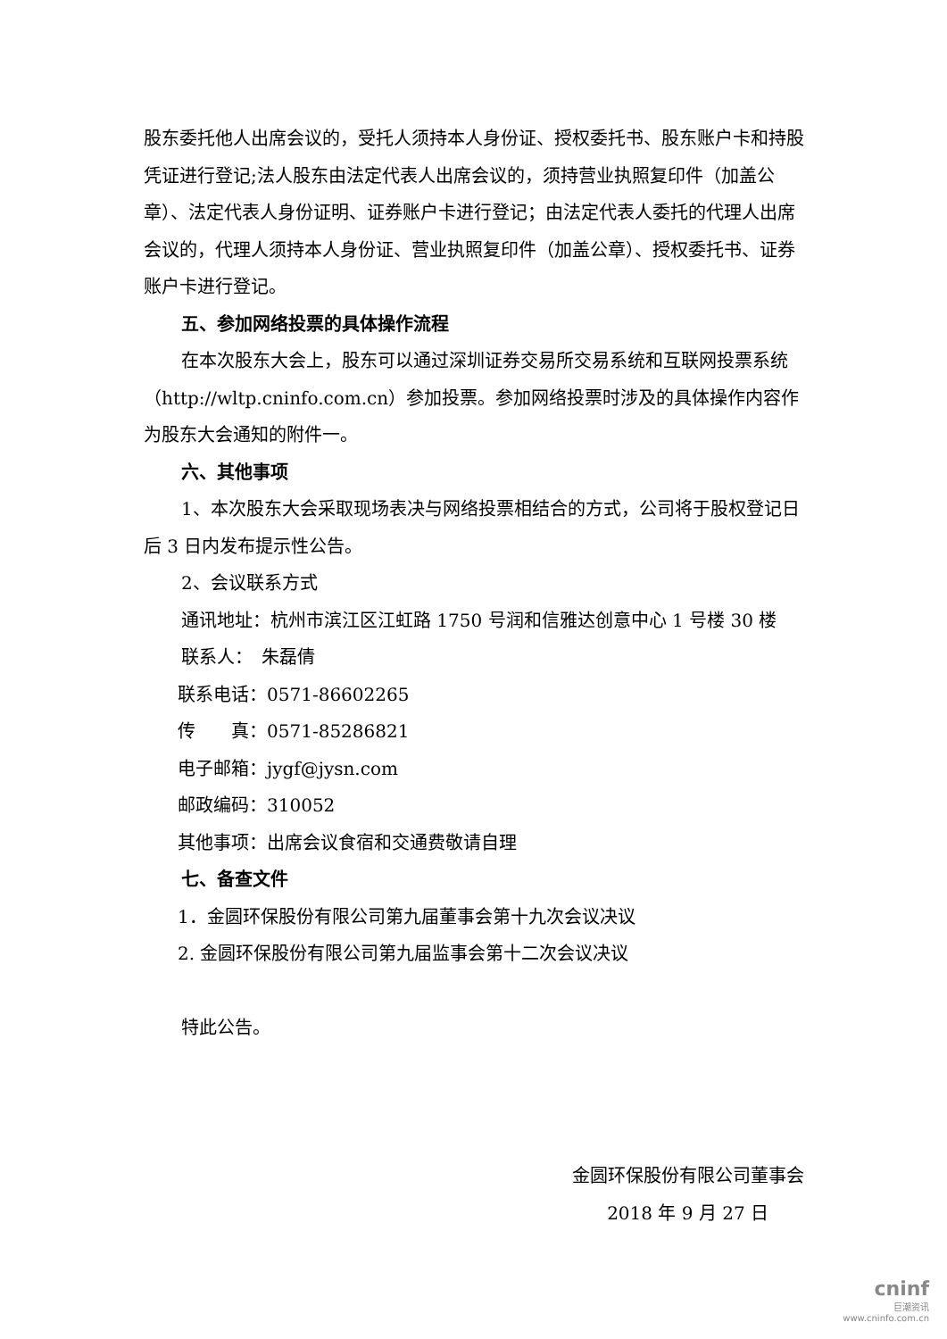股东委托他人出席会议的，受托人须持本人身份证、授权委托书、股东账户卡和持股凭证进行登记;法人股东由法定代表人出席会议的，须持营业执照复印件（加盖公章）、法定代表人身份证明、证券账户卡进行登记；由法定代表人委托的代理人出席会议的，代理人须持本人身份证、营业执照复印件（加盖公章）、授权委托书、证券账户卡进行登记。
五、参加网络投票的具体操作流程
在本次股东大会上，股东可以通过深圳证券交易所交易系统和互联网投票系统（http://wltp.cninfo.com.cn）参加投票。参加网络投票时涉及的具体操作内容作为股东大会通知的附件一。
六、其他事项
1、本次股东大会采取现场表决与网络投票相结合的方式，公司将于股权登记日后 3 日内发布提示性公告。
2、会议联系方式
通讯地址：杭州市滨江区江虹路 1750 号润和信雅达创意中心 1 号楼 30 楼
联系人：　朱磊倩
联系电话：0571-86602265
传　　真：0571-85286821
电子邮箱：jygf@jysn.com
邮政编码：310052
其他事项：出席会议食宿和交通费敬请自理
七、备查文件
1．金圆环保股份有限公司第九届董事会第十九次会议决议
2. 金圆环保股份有限公司第九届监事会第十二次会议决议
特此公告。
金圆环保股份有限公司董事会
2018 年 9 月 27 日
cninf
巨潮资讯
www.cninfo.com.cn